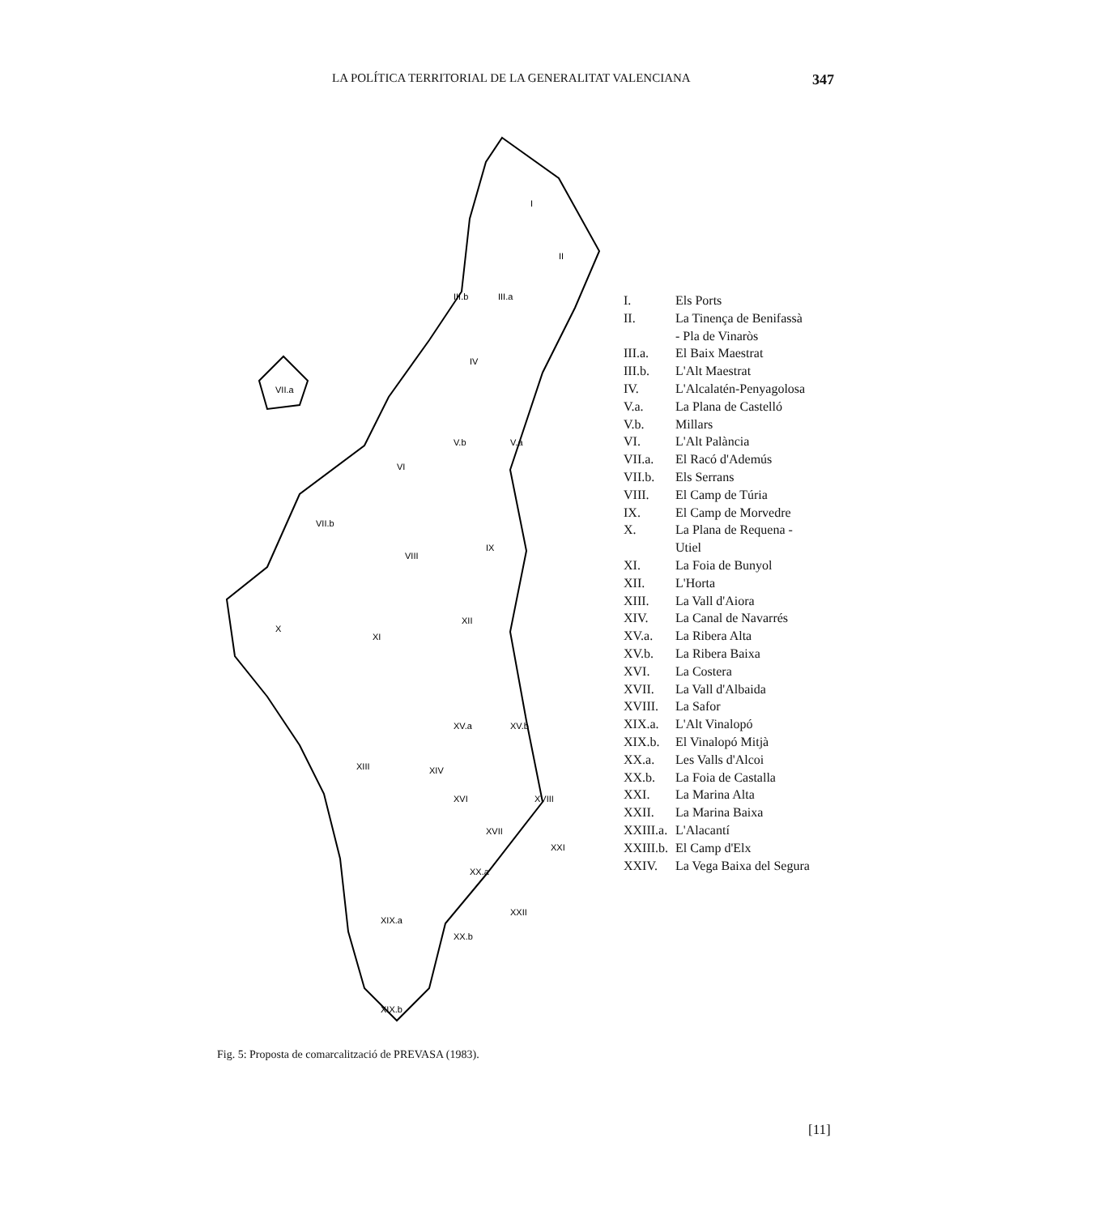LA POLÍTICA TERRITORIAL DE LA GENERALITAT VALENCIANA 347
I
II
III.a
III.b
IV
V.a
V.b
VI
VII.a
VII.b
VIII
IX
X
XI
XII
XIII
XIV
XV.a
XV.b
XVI
XVII
XVIII
XX.a
XX.b
XXII
XXI
XIX.a
XIX.b
| I. | Els Ports |
| II. | La Tinença de Benifassà - Pla de Vinaròs |
| III.a. | El Baix Maestrat |
| III.b. | L'Alt Maestrat |
| IV. | L'Alcalatén-Penyagolosa |
| V.a. | La Plana de Castelló |
| V.b. | Millars |
| VI. | L'Alt Palància |
| VII.a. | El Racó d'Ademús |
| VII.b. | Els Serrans |
| VIII. | El Camp de Túria |
| IX. | El Camp de Morvedre |
| X. | La Plana de Requena - Utiel |
| XI. | La Foia de Bunyol |
| XII. | L'Horta |
| XIII. | La Vall d'Aiora |
| XIV. | La Canal de Navarrés |
| XV.a. | La Ribera Alta |
| XV.b. | La Ribera Baixa |
| XVI. | La Costera |
| XVII. | La Vall d'Albaida |
| XVIII. | La Safor |
| XIX.a. | L'Alt Vinalopó |
| XIX.b. | El Vinalopó Mitjà |
| XX.a. | Les Valls d'Alcoi |
| XX.b. | La Foia de Castalla |
| XXI. | La Marina Alta |
| XXII. | La Marina Baixa |
| XXIII.a. | L'Alacantí |
| XXIII.b. | El Camp d'Elx |
| XXIV. | La Vega Baixa del Segura |
Fig. 5: Proposta de comarcalització de PREVASA (1983).
[11]